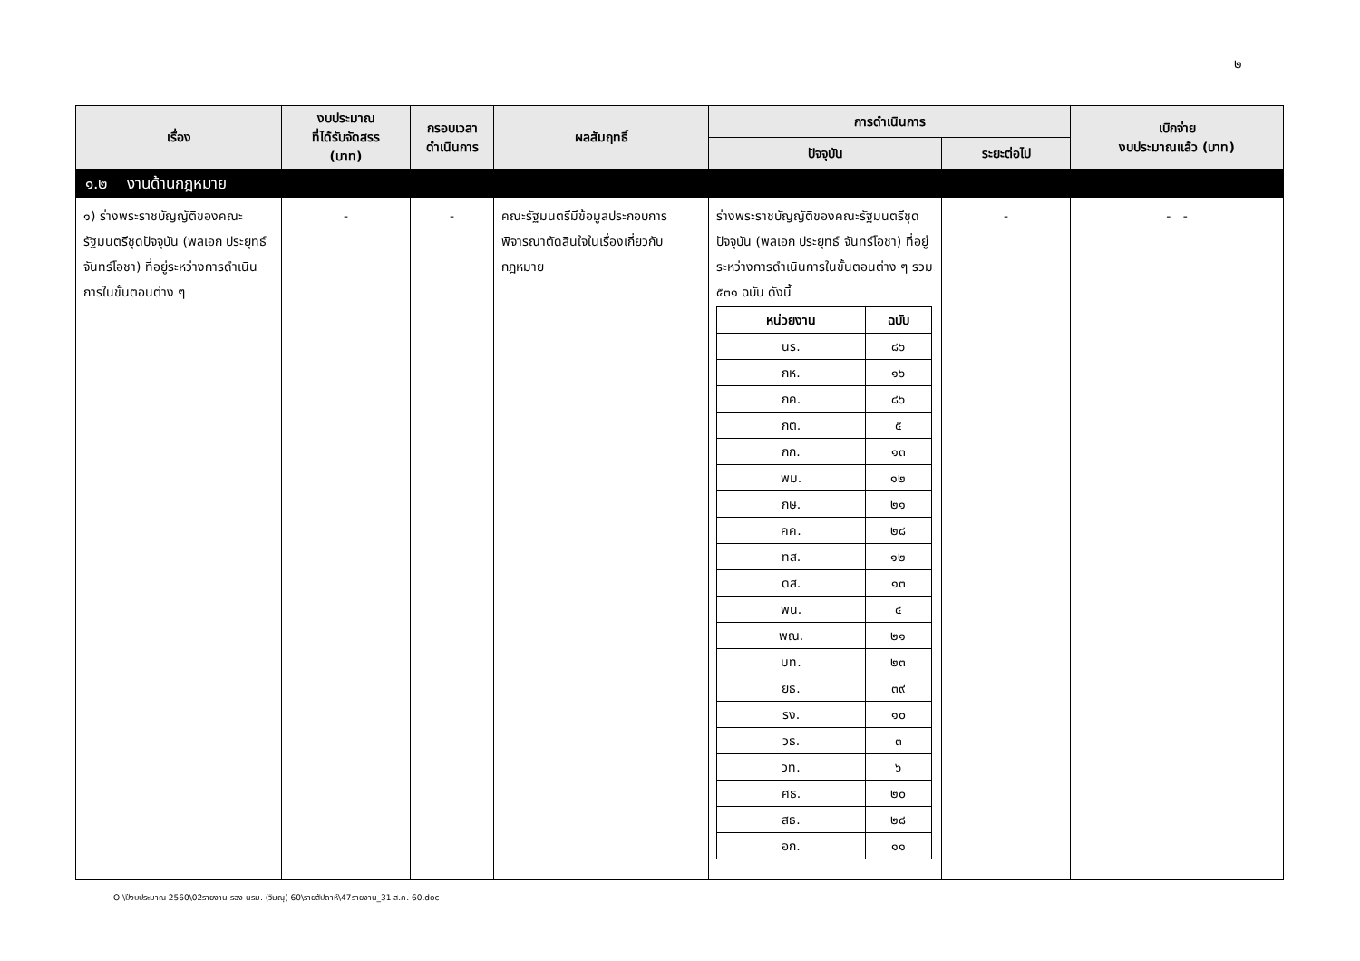๒
| เรื่อง | งบประมาณ ที่ได้รับจัดสรร (บาท) | กรอบเวลา ดำเนินการ | ผลสัมฤทธิ์ | การดำเนินการ | | เบิกจ่าย งบประมาณแล้ว (บาท) |
| --- | --- | --- | --- | --- | --- | --- |
| | | | | ปัจจุบัน | ระยะต่อไป | |
| ๑.๒ งานด้านกฎหมาย | | | | | | |
| ๑) ร่างพระราชบัญญัติของคณะรัฐมนตรีชุดปัจจุบัน (พลเอก ประยุทธ์ จันทร์โอชา) ที่อยู่ระหว่างการดำเนินการในขั้นตอนต่าง ๆ | - | - | คณะรัฐมนตรีมีข้อมูลประกอบการพิจารณาตัดสินใจในเรื่องเกี่ยวกับกฎหมาย | ร่างพระราชบัญญัติของคณะรัฐมนตรีชุดปัจจุบัน (พลเอก ประยุทธ์ จันทร์โอชา) ที่อยู่ระหว่างการดำเนินการในขั้นตอนต่าง ๆ รวม ๕๓๑ ฉบับ ดังนี้ / หน่วยงาน / ฉบับ / / --- / --- / / นร. / ๘๖ / / กห. / ๑๖ / / กค. / ๘๖ / / กต. / ๕ / / กก. / ๑๓ / / พม. / ๑๒ / / กษ. / ๒๑ / / คค. / ๒๘ / / ทส. / ๑๒ / / ดส. / ๑๓ / / พน. / ๔ / / พณ. / ๒๑ / / มท. / ๒๓ / / ยธ. / ๓๙ / / รง. / ๑๐ / / วธ. / ๓ / / วท. / ๖ / / ศธ. / ๒๐ / / สธ. / ๒๘ / / อก. / ๑๑ / | - | - - |
O:\ปีงบประมาณ 2560\02รายงาน รอง นรม. (วิษณุ) 60\รายสัปดาห์\47รายงาน_31 ส.ค. 60.doc